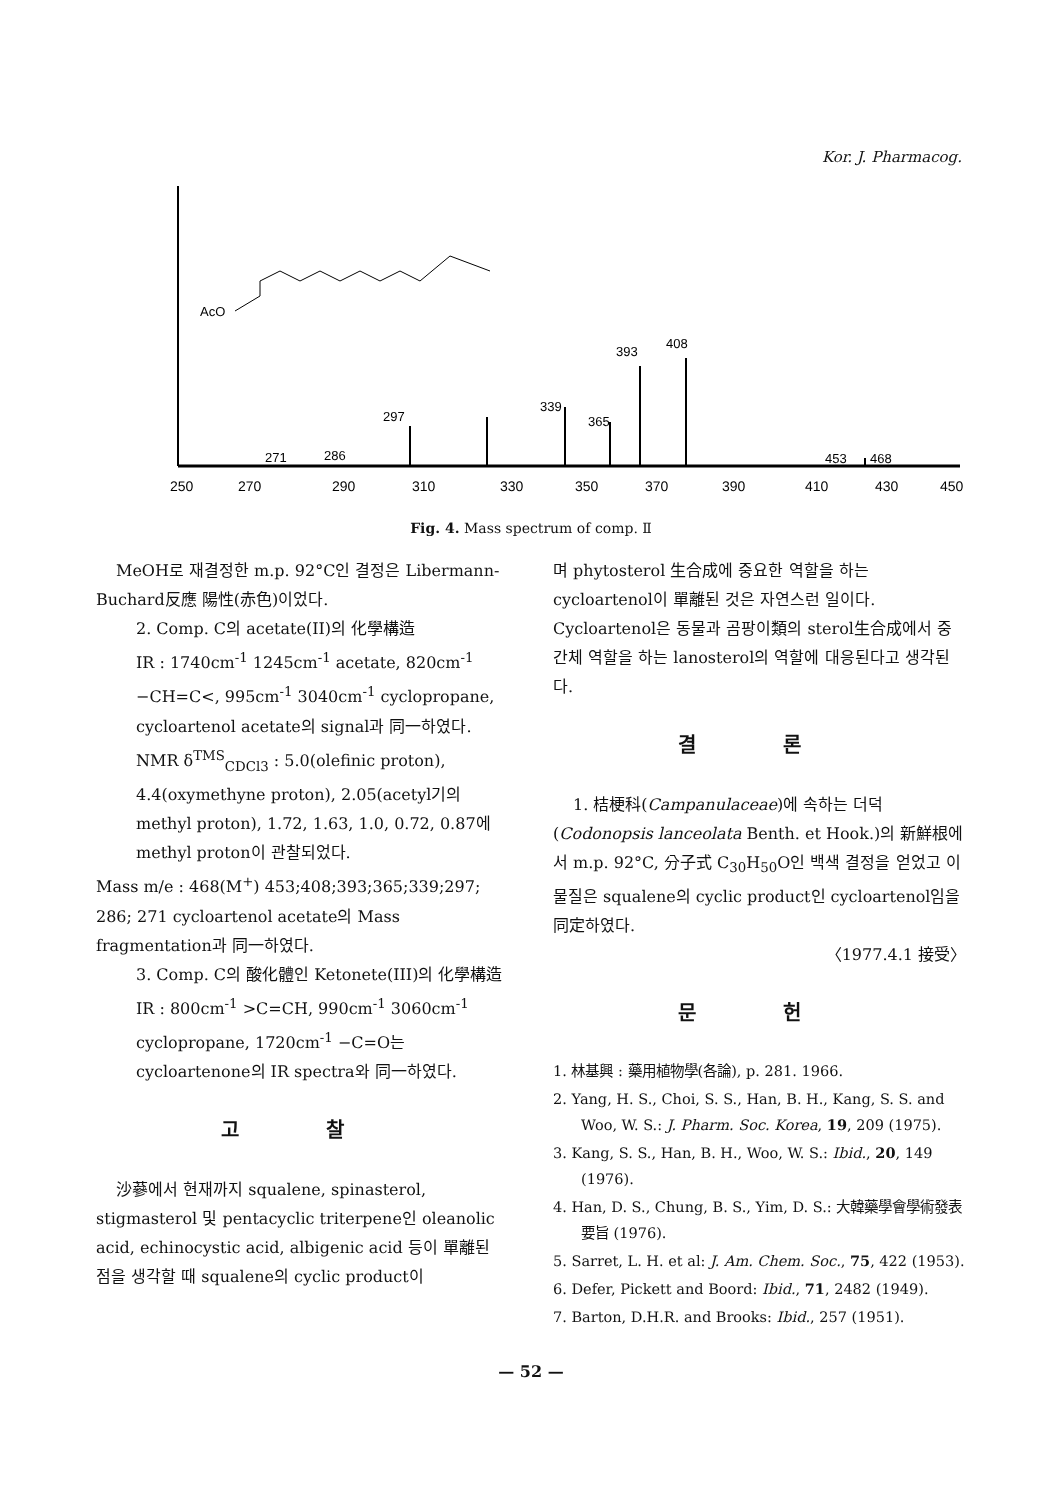Kor. J. Pharmacog.
AcO
393
408
297
339
365
271
286
453
468
250
270
290
310
330
350
370
390
410
430
450
Fig. 4. Mass spectrum of comp. Ⅱ
MeOH로 재결정한 m.p. 92°C인 결정은 Libermann-Buchard反應 陽性(赤色)이었다.
2. Comp. C의 acetate(II)의 化學構造
IR : 1740cm<sup>-1</sup> 1245cm<sup>-1</sup> acetate, 820cm<sup>-1</sup> −CH=C<, 995cm<sup>-1</sup> 3040cm<sup>-1</sup> cyclopropane, cycloartenol acetate의 signal과 同一하였다.
NMR δ<sup>TMS</sup><sub>CDCl3</sub> : 5.0(olefinic proton), 4.4(oxymethyne proton), 2.05(acetyl기의 methyl proton), 1.72, 1.63, 1.0, 0.72, 0.87에 methyl proton이 관찰되었다.
Mass m/e : 468(M<sup>+</sup>) 453;408;393;365;339;297; 286; 271 cycloartenol acetate의 Mass fragmentation과 同一하였다.
3. Comp. C의 酸化體인 Ketonete(III)의 化學構造
IR : 800cm<sup>-1</sup> >C=CH, 990cm<sup>-1</sup> 3060cm<sup>-1</sup> cyclopropane, 1720cm<sup>-1</sup> −C=O는 cycloartenone의 IR spectra와 同一하였다.
고 찰
沙蔘에서 현재까지 squalene, spinasterol, stigmasterol 및 pentacyclic triterpene인 oleanolic acid, echinocystic acid, albigenic acid 등이 單離된 점을 생각할 때 squalene의 cyclic product이
며 phytosterol 生合成에 중요한 역할을 하는 cycloartenol이 單離된 것은 자연스런 일이다. Cycloartenol은 동물과 곰팡이類의 sterol生合成에서 중간체 역할을 하는 lanosterol의 역할에 대응된다고 생각된다.
결 론
1. 桔梗科(Campanulaceae)에 속하는 더덕(Codonopsis lanceolata Benth. et Hook.)의 新鮮根에서 m.p. 92°C, 分子式 C<sub>30</sub>H<sub>50</sub>O인 백색 결정을 얻었고 이 물질은 squalene의 cyclic product인 cycloartenol임을 同定하였다.
〈1977.4.1 接受〉
문 헌
1. 林基興 : 藥用植物學(各論), p. 281. 1966.
2. Yang, H. S., Choi, S. S., Han, B. H., Kang, S. S. and Woo, W. S.: J. Pharm. Soc. Korea, 19, 209 (1975).
3. Kang, S. S., Han, B. H., Woo, W. S.: Ibid., 20, 149 (1976).
4. Han, D. S., Chung, B. S., Yim, D. S.: 大韓藥學會學術發表要旨 (1976).
5. Sarret, L. H. et al: J. Am. Chem. Soc., 75, 422 (1953).
6. Defer, Pickett and Boord: Ibid., 71, 2482 (1949).
7. Barton, D.H.R. and Brooks: Ibid., 257 (1951).
— 52 —